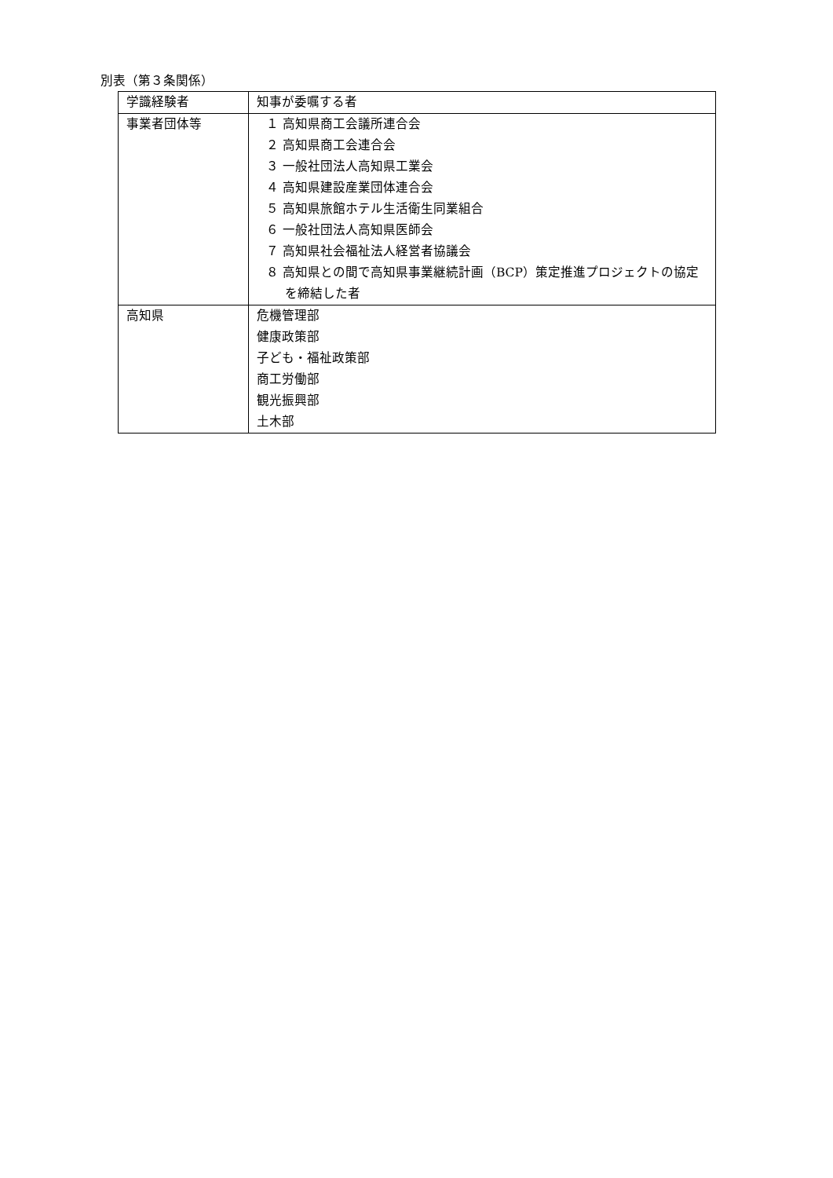別表（第３条関係）
| 学識経験者 | 知事が委嘱する者 |
| 事業者団体等 | １ 高知県商工会議所連合会 ２ 高知県商工会連合会 ３ 一般社団法人高知県工業会 ４ 高知県建設産業団体連合会 ５ 高知県旅館ホテル生活衛生同業組合 ６ 一般社団法人高知県医師会 ７ 高知県社会福祉法人経営者協議会 ８ 高知県との間で高知県事業継続計画（BCP）策定推進プロジェクトの協定を締結した者 |
| 高知県 | 危機管理部 健康政策部 子ども・福祉政策部 商工労働部 観光振興部 土木部 |